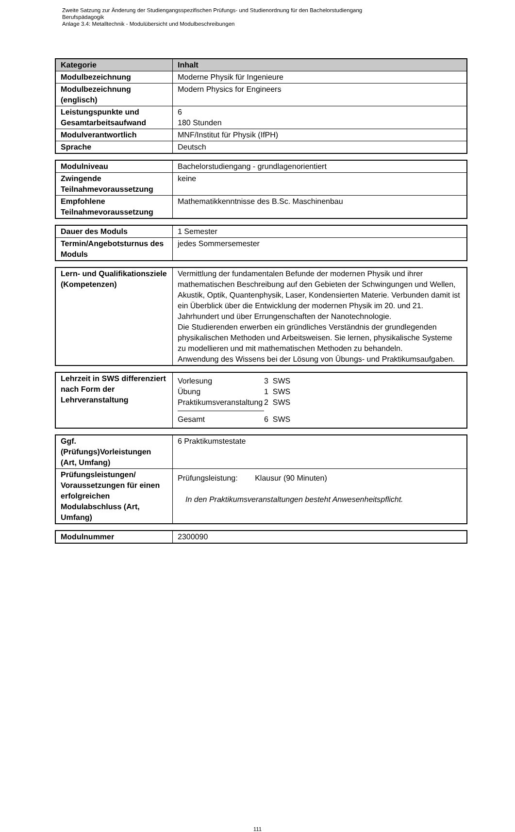Zweite Satzung zur Änderung der Studiengangsspezifischen Prüfungs- und Studienordnung für den Bachelorstudiengang
Berufspädagogik
Anlage 3.4: Metalltechnik - Modulübersicht und Modulbeschreibungen
| Kategorie | Inhalt |
| --- | --- |
| Modulbezeichnung | Moderne Physik für Ingenieure |
| Modulbezeichnung (englisch) | Modern Physics for Engineers |
| Leistungspunkte und Gesamtarbeitsaufwand | 6 180 Stunden |
| Modulverantwortlich | MNF/Institut für Physik (IfPH) |
| Sprache | Deutsch |
| Modulniveau | Bachelorstudiengang - grundlagenorientiert |
| Zwingende Teilnahmevoraussetzung | keine |
| Empfohlene Teilnahmevoraussetzung | Mathematikkenntnisse des B.Sc. Maschinenbau |
| Dauer des Moduls | 1 Semester |
| Termin/Angebotsturnus des Moduls | jedes Sommersemester |
| Lern- und Qualifikationsziele (Kompetenzen) | Vermittlung der fundamentalen Befunde der modernen Physik und ihrer mathematischen Beschreibung auf den Gebieten der Schwingungen und Wellen, Akustik, Optik, Quantenphysik, Laser, Kondensierten Materie. Verbunden damit ist ein Überblick über die Entwicklung der modernen Physik im 20. und 21. Jahrhundert und über Errungenschaften der Nanotechnologie. Die Studierenden erwerben ein gründliches Verständnis der grundlegenden physikalischen Methoden und Arbeitsweisen. Sie lernen, physikalische Systeme zu modellieren und mit mathematischen Methoden zu behandeln. Anwendung des Wissens bei der Lösung von Übungs- und Praktikumsaufgaben. |
| Lehrzeit in SWS differenziert nach Form der Lehrveranstaltung | / Vorlesung / 3 SWS / / Übung / 1 SWS / / Praktikumsveranstaltung / 2 SWS / / Gesamt / 6 SWS / |
| Ggf. (Prüfungs)Vorleistungen (Art, Umfang) | 6 Praktikumstestate |
| Prüfungsleistungen/ Voraussetzungen für einen erfolgreichen Modulabschluss (Art, Umfang) | Prüfungsleistung: Klausur (90 Minuten) In den Praktikumsveranstaltungen besteht Anwesenheitspflicht. |
| Modulnummer | 2300090 |
111